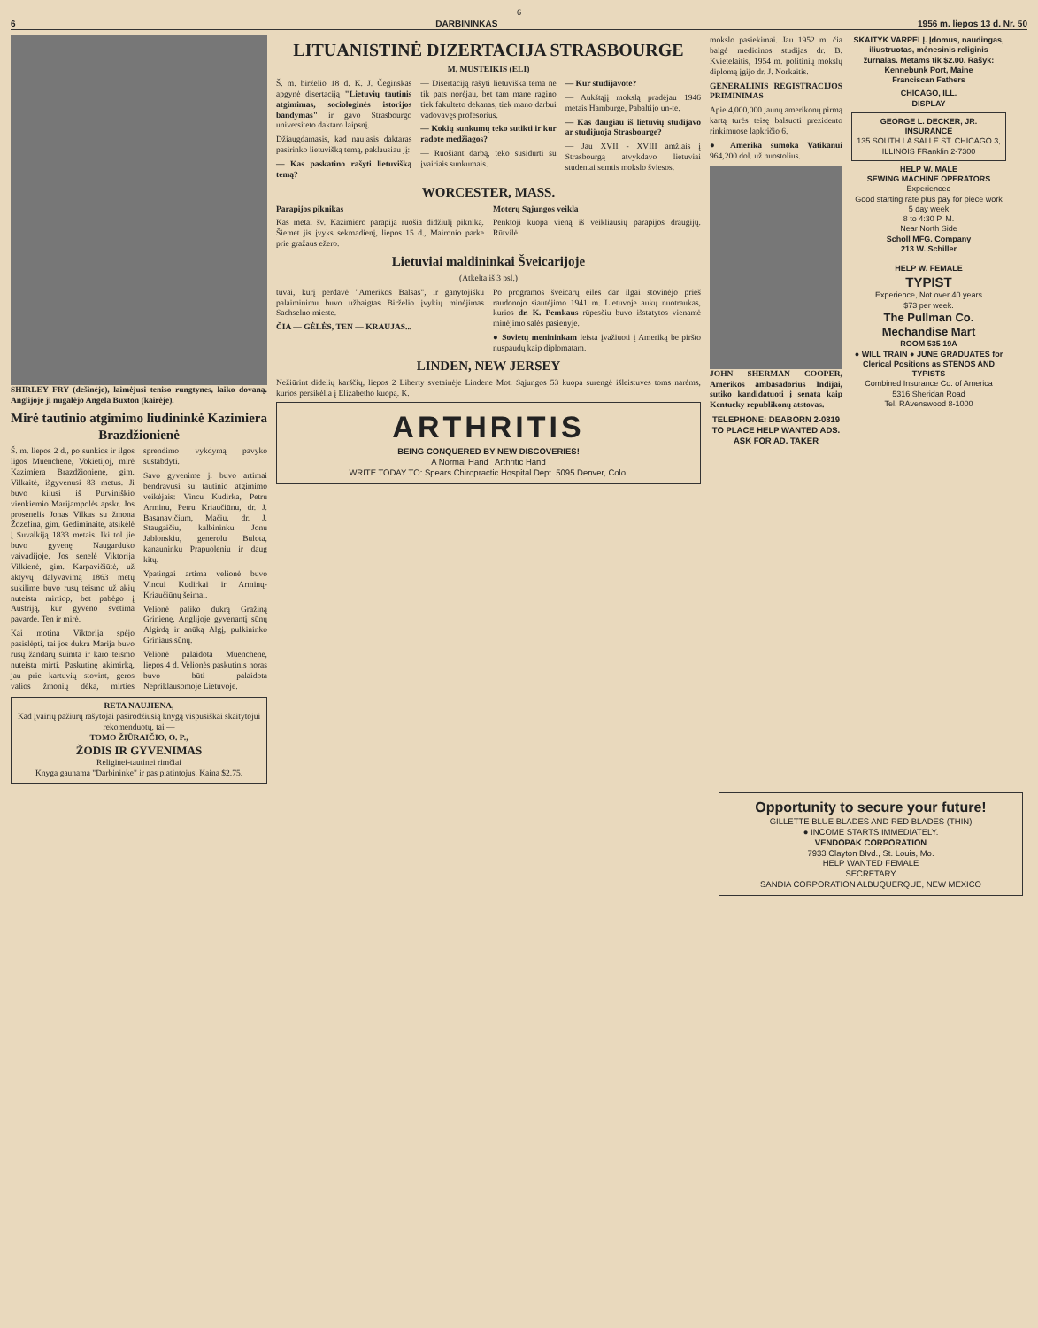6
6 DARBININKAS 1956 m. liepos 13 d. Nr. 50
SHIRLEY FRY (dešinėje), laimėjusi teniso rungtynes, laiko dovaną. Anglijoje ji nugalėjo Angela Buxton (kairėje).
Mirė tautinio atgimimo liudininkė Kazimiera Brazdžionienė
Š. m. liepos 2 d., po sunkios ir ilgos ligos Muenchene, Vokietijoj, mirė Kazimiera Brazdžionienė, gim. Vilkaitė, išgyvenusi 83 metus. Ji buvo kilusi iš Purviniškio vienkiemio Marijampolės apskr. Jos prosenelis Jonas Vilkas su žmona Žozefina, gim. Gediminaite, atsikėlė į Suvalkiją 1833 metais. Iki tol jie buvo gyvenę Naugarduko vaivadijoje. Jos senelė Viktorija Vilkienė, gim. Karpavičiūtė, už aktyvų dalyvavimą 1863 metų sukilime buvo rusų teismo už akių nuteista mirtiop, bet pabėgo į Austriją, kur gyveno svetima pavarde. Ten ir mirė.
Kai motina Viktorija spėjo pasislėpti, tai jos dukra Marija buvo rusų žandarų suimta ir karo teismo nuteista mirti. Paskutinę akimirką, jau prie kartuvių stovint, geros valios žmonių dėka, mirties sprendimo vykdymą pavyko sustabdyti.
Savo gyvenime ji buvo artimai bendravusi su tautinio atgimimo veikėjais: Vincu Kudirka, Petru Arminu, Petru Kriaučiūnu, dr. J. Basanavičium, Mačiu, dr. J. Staugaičiu, kalbininku Jonu Jablonskiu, generolu Bulota, kanauninku Prapuoleniu ir daug kitų.
Ypatingai artima velionė buvo Vincui Kudirkai ir Arminų-Kriaučiūnų šeimai.
Velionė paliko dukrą Gražiną Grinienę, Anglijoje gyvenantį sūnų Algirdą ir anūką Algį, pulkininko Griniaus sūnų.
Velionė palaidota Muenchene, liepos 4 d. Velionės paskutinis noras buvo būti palaidota Nepriklausomoje Lietuvoje.
RETA NAUJIENA,
Kad įvairių pažiūrų rašytojai pasirodžiusią knygą vispusiškai skaitytojui rekomenduotų, tai —
TOMO ŽIŪRAIČIO, O. P.,
ŽODIS IR GYVENIMAS
Religinei-tautinei rimčiai
Knyga gaunama "Darbininke" ir pas platintojus. Kaina $2.75.
LITUANISTINĖ DIZERTACIJA STRASBOURGE
M. MUSTEIKIS (ELI)
Š. m. birželio 18 d. K. J. Čeginskas apgynė disertaciją "Lietuvių tautinis atgimimas, sociologinės istorijos bandymas" ir gavo Strasbourgo universiteto daktaro laipsnį.
Džiaugdamasis, kad naujasis daktaras pasirinko lietuvišką temą, paklausiau jį:
— Kas paskatino rašyti lietuvišką temą?
— Disertaciją rašyti lietuviška tema ne tik pats norėjau, bet tam mane ragino tiek fakulteto dekanas, tiek mano darbui vadovavęs profesorius.
— Kokių sunkumų teko sutikti ir kur radote medžiagos?
— Ruošiant darbą, teko susidurti su įvairiais sunkumais.
— Kur studijavote?
— Aukštąjį mokslą pradėjau 1946 metais Hamburge, Pabaltijo un-te.
— Kas daugiau iš lietuvių studijavo ar studijuoja Strasbourge?
— Jau XVII - XVIII amžiais į Strasbourgą atvykdavo lietuviai studentai semtis mokslo šviesos.
WORCESTER, MASS.
Parapijos piknikas
Kas metai šv. Kazimiero parapija ruošia didžiulį pikniką. Šiemet jis įvyks sekmadienį, liepos 15 d., Maironio parke prie gražaus ežero.
Moterų Sąjungos veikla
Penktoji kuopa vieną iš veikliausių parapijos draugijų. Rūtvilė
Lietuviai maldininkai Šveicarijoje
(Atkelta iš 3 psl.)
tuvai, kurį perdavė "Amerikos Balsas", ir ganytojišku palaiminimu buvo užbaigtas Birželio įvykių minėjimas Sachselno mieste.
ČIA — GĖLĖS, TEN — KRAUJAS...
Po programos šveicarų eilės dar ilgai stovinėjo prieš raudonojo siautėjimo 1941 m. Lietuvoje aukų nuotraukas, kurios dr. K. Pemkaus rūpesčiu buvo išstatytos vienamė minėjimo salės pasienyje.
● Sovietų menininkam leista įvažiuoti į Ameriką be piršto nuspaudų kaip diplomatam.
LINDEN, NEW JERSEY
Nežiūrint didelių karščių, liepos 2 Liberty svetainėje Lindene Mot. Sąjungos 53 kuopa surengė išleistuves toms narėms, kurios persikėlia į Elizabetho kuopą. K.
ARTHRITIS
BEING CONQUERED BY NEW DISCOVERIES!
A Normal Hand Arthritic Hand
WRITE TODAY TO: Spears Chiropractic Hospital Dept. 5095 Denver, Colo.
mokslo pasiekimai. Jau 1952 m. čia baigė medicinos studijas dr. B. Kvietelaitis, 1954 m. politinių mokslų diplomą įgijo dr. J. Norkaitis.
GENERALINIS REGISTRACIJOS PRIMINIMAS
Apie 4,000,000 jaunų amerikonų pirmą kartą turės teisę balsuoti prezidento rinkimuose lapkričio 6.
● Amerika sumoka Vatikanui 964,200 dol. už nuostolius.
JOHN SHERMAN COOPER, Amerikos ambasadorius Indijai, sutiko kandidatuoti į senatą kaip Kentucky republikonų atstovas.
TELEPHONE: DEABORN 2-0819 TO PLACE HELP WANTED ADS. ASK FOR AD. TAKER
SKAITYK VARPELĮ. Įdomus, naudingas, iliustruotas, mėnesinis religinis žurnalas. Metams tik $2.00. Rašyk:
Kennebunk Port, Maine
Franciscan Fathers
CHICAGO, ILL.
DISPLAY
GEORGE L. DECKER, JR.
INSURANCE
135 SOUTH LA SALLE ST. CHICAGO 3, ILLINOIS FRanklin 2-7300
HELP W. MALE
SEWING MACHINE OPERATORS
Experienced
Good starting rate plus pay for piece work
5 day week
8 to 4:30 P. M.
Near North Side
Scholl MFG. Company
213 W. Schiller
HELP W. FEMALE
TYPIST
Experience, Not over 40 years
$73 per week.
The Pullman Co. Mechandise Mart
ROOM 535 19A
● WILL TRAIN ● JUNE GRADUATES for Clerical Positions as STENOS AND TYPISTS
Combined Insurance Co. of America
5316 Sheridan Road
Tel. RAvenswood 8-1000
Opportunity to secure your future!
GILLETTE BLUE BLADES AND RED BLADES (THIN)
● INCOME STARTS IMMEDIATELY.
VENDOPAK CORPORATION
7933 Clayton Blvd., St. Louis, Mo.
HELP WANTED FEMALE
SECRETARY
SANDIA CORPORATION ALBUQUERQUE, NEW MEXICO